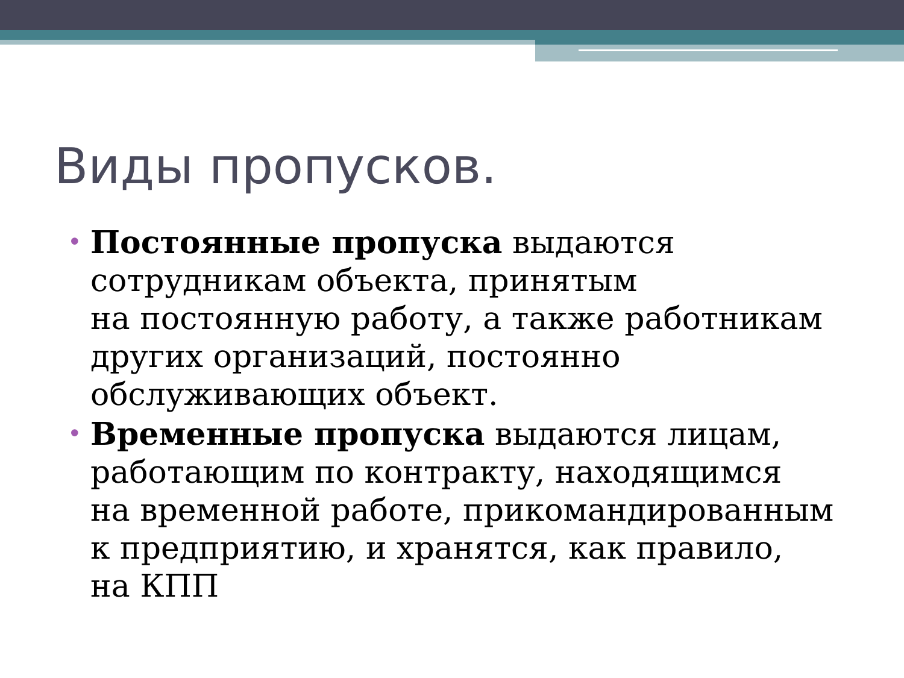Виды пропусков.
• Постоянные пропуска выдаются сотрудникам объекта, принятым
на постоянную работу, а также работникам других организаций, постоянно обслуживающих объект.
• Временные пропуска выдаются лицам, работающим по контракту, находящимся
на временной работе, прикомандированным к предприятию, и хранятся, как правило,
на КПП